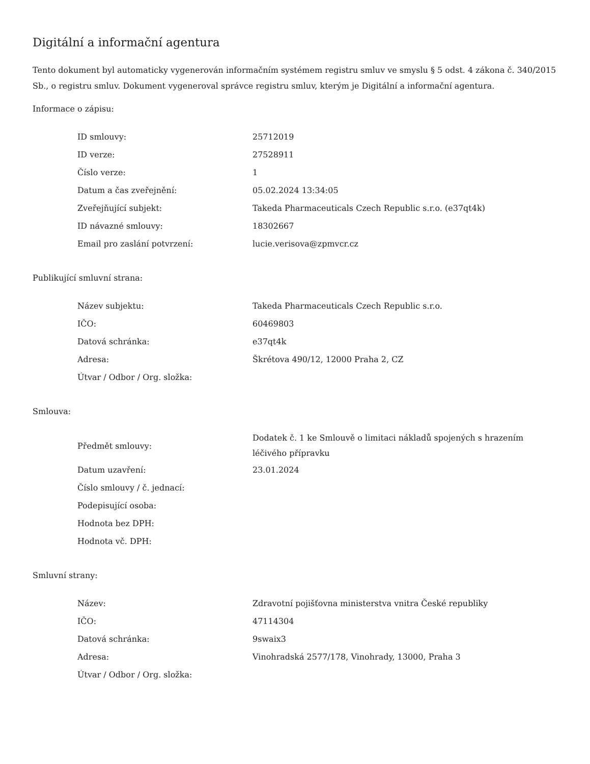Digitální a informační agentura
Tento dokument byl automaticky vygenerován informačním systémem registru smluv ve smyslu § 5 odst. 4 zákona č. 340/2015 Sb., o registru smluv. Dokument vygeneroval správce registru smluv, kterým je Digitální a informační agentura.
Informace o zápisu:
| ID smlouvy: | 25712019 |
| ID verze: | 27528911 |
| Číslo verze: | 1 |
| Datum a čas zveřejnění: | 05.02.2024 13:34:05 |
| Zveřejňující subjekt: | Takeda Pharmaceuticals Czech Republic s.r.o. (e37qt4k) |
| ID návazné smlouvy: | 18302667 |
| Email pro zaslání potvrzení: | lucie.verisova@zpmvcr.cz |
Publikující smluvní strana:
| Název subjektu: | Takeda Pharmaceuticals Czech Republic s.r.o. |
| IČO: | 60469803 |
| Datová schránka: | e37qt4k |
| Adresa: | Škrétova 490/12, 12000 Praha 2, CZ |
| Útvar / Odbor / Org. složka: | |
Smlouva:
| Předmět smlouvy: | Dodatek č. 1 ke Smlouvě o limitaci nákladů spojených s hrazením léčivého přípravku |
| Datum uzavření: | 23.01.2024 |
| Číslo smlouvy / č. jednací: | |
| Podepisující osoba: | |
| Hodnota bez DPH: | |
| Hodnota vč. DPH: | |
Smluvní strany:
| Název: | Zdravotní pojišťovna ministerstva vnitra České republiky |
| IČO: | 47114304 |
| Datová schránka: | 9swaix3 |
| Adresa: | Vinohradská 2577/178, Vinohrady, 13000, Praha 3 |
| Útvar / Odbor / Org. složka: | |